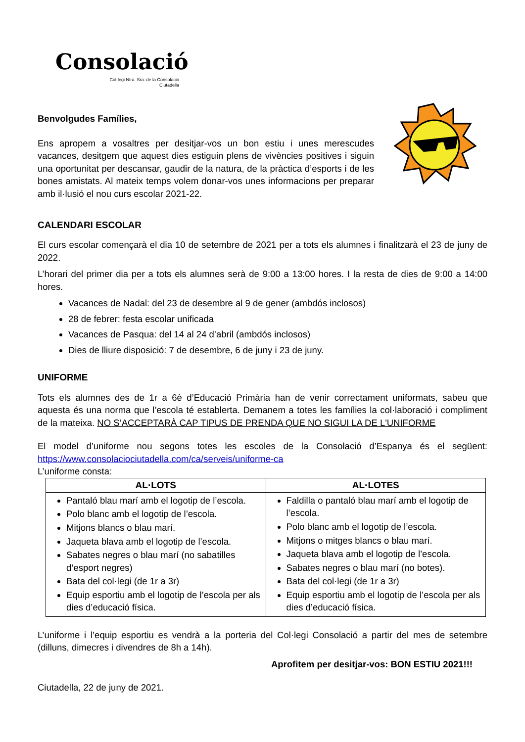Consolació
Col·legi Ntra. Sra. de la Consolació
Ciutadella
Benvolgudes Famílies,
Ens apropem a vosaltres per desitjar-vos un bon estiu i unes merescudes vacances, desitgem que aquest dies estiguin plens de vivències positives i siguin una oportunitat per descansar, gaudir de la natura, de la pràctica d’esports i de les bones amistats. Al mateix temps volem donar-vos unes informacions per preparar amb il·lusió el nou curs escolar 2021-22.
CALENDARI ESCOLAR
El curs escolar començarà el dia 10 de setembre de 2021 per a tots els alumnes i finalitzarà el 23 de juny de 2022.
L’horari del primer dia per a tots els alumnes serà de 9:00 a 13:00 hores. I la resta de dies de 9:00 a 14:00 hores.
Vacances de Nadal: del 23 de desembre al 9 de gener (ambdós inclosos)
28 de febrer: festa escolar unificada
Vacances de Pasqua: del 14 al 24 d’abril (ambdós inclosos)
Dies de lliure disposició: 7 de desembre, 6 de juny i 23 de juny.
UNIFORME
Tots els alumnes des de 1r a 6è d’Educació Primària han de venir correctament uniformats, sabeu que aquesta és una norma que l’escola té establerta. Demanem a totes les famílies la col·laboració i compliment de la mateixa. NO S’ACCEPTARÀ CAP TIPUS DE PRENDA QUE NO SIGUI LA DE L'UNIFORME
El model d’uniforme nou segons totes les escoles de la Consolació d’Espanya és el següent: https://www.consolaciociutadella.com/ca/serveis/uniforme-ca
L’uniforme consta:
| AL·LOTS | AL·LOTES |
| --- | --- |
| Pantaló blau marí amb el logotip de l’escola. Polo blanc amb el logotip de l’escola. Mitjons blancs o blau marí. Jaqueta blava amb el logotip de l’escola. Sabates negres o blau marí (no sabatilles d’esport negres) Bata del col·legi (de 1r a 3r) Equip esportiu amb el logotip de l’escola per als dies d’educació física. | Faldilla o pantaló blau marí amb el logotip de l’escola. Polo blanc amb el logotip de l’escola. Mitjons o mitges blancs o blau marí. Jaqueta blava amb el logotip de l’escola. Sabates negres o blau marí (no botes). Bata del col·legi (de 1r a 3r) Equip esportiu amb el logotip de l’escola per als dies d’educació física. |
L’uniforme i l’equip esportiu es vendrà a la porteria del Col·legi Consolació a partir del mes de setembre (dilluns, dimecres i divendres de 8h a 14h).
Aprofitem per desitjar-vos: BON ESTIU 2021!!!
Ciutadella, 22 de juny de 2021.